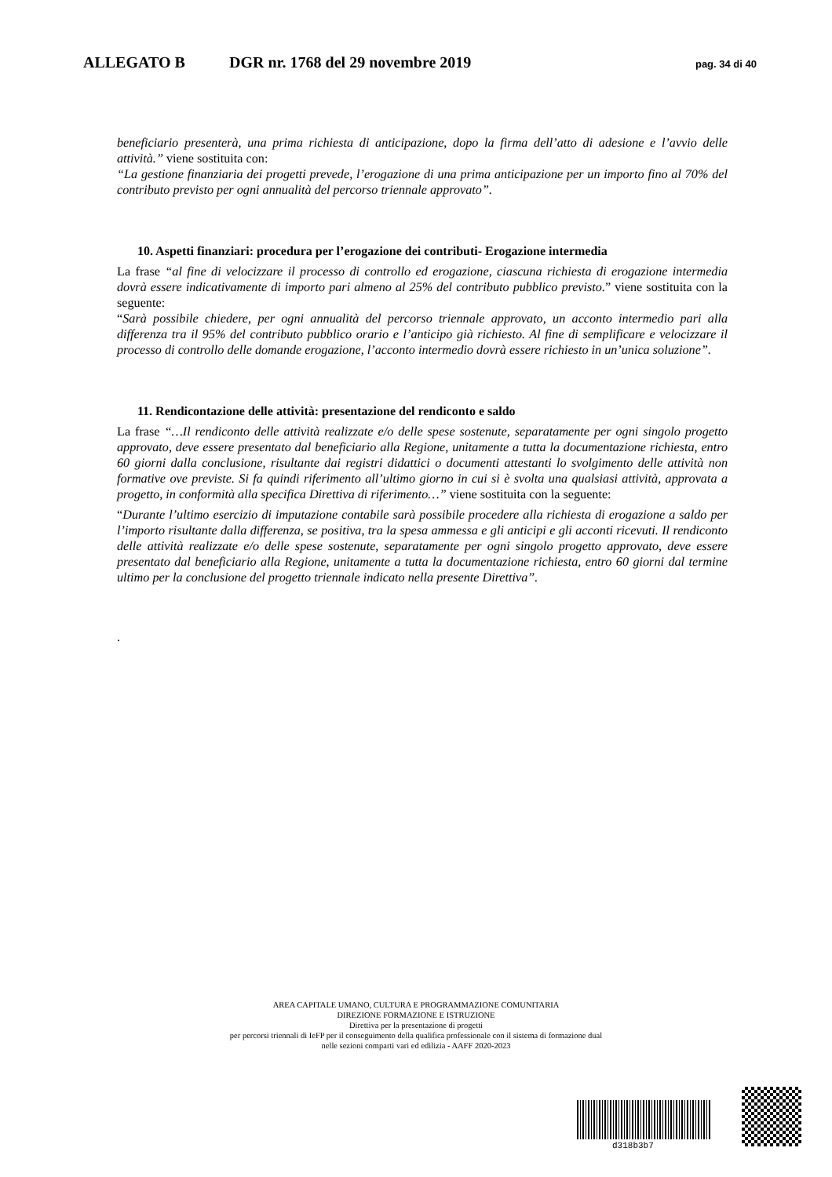ALLEGATO B DGR nr. 1768 del 29 novembre 2019 pag. 34 di 40
beneficiario presenterà, una prima richiesta di anticipazione, dopo la firma dell’atto di adesione e l’avvio delle attività.” viene sostituita con:
“La gestione finanziaria dei progetti prevede, l’erogazione di una prima anticipazione per un importo fino al 70% del contributo previsto per ogni annualità del percorso triennale approvato”.
10. Aspetti finanziari: procedura per l’erogazione dei contributi- Erogazione intermedia
La frase “al fine di velocizzare il processo di controllo ed erogazione, ciascuna richiesta di erogazione intermedia dovrà essere indicativamente di importo pari almeno al 25% del contributo pubblico previsto.” viene sostituita con la seguente:
“Sarà possibile chiedere, per ogni annualità del percorso triennale approvato, un acconto intermedio pari alla differenza tra il 95% del contributo pubblico orario e l’anticipo già richiesto. Al fine di semplificare e velocizzare il processo di controllo delle domande erogazione, l’acconto intermedio dovrà essere richiesto in un’unica soluzione”.
11. Rendicontazione delle attività: presentazione del rendiconto e saldo
La frase “…Il rendiconto delle attività realizzate e/o delle spese sostenute, separatamente per ogni singolo progetto approvato, deve essere presentato dal beneficiario alla Regione, unitamente a tutta la documentazione richiesta, entro 60 giorni dalla conclusione, risultante dai registri didattici o documenti attestanti lo svolgimento delle attività non formative ove previste. Si fa quindi riferimento all’ultimo giorno in cui si è svolta una qualsiasi attività, approvata a progetto, in conformità alla specifica Direttiva di riferimento…” viene sostituita con la seguente:
“Durante l’ultimo esercizio di imputazione contabile sarà possibile procedere alla richiesta di erogazione a saldo per l’importo risultante dalla differenza, se positiva, tra la spesa ammessa e gli anticipi e gli acconti ricevuti. Il rendiconto delle attività realizzate e/o delle spese sostenute, separatamente per ogni singolo progetto approvato, deve essere presentato dal beneficiario alla Regione, unitamente a tutta la documentazione richiesta, entro 60 giorni dal termine ultimo per la conclusione del progetto triennale indicato nella presente Direttiva”.
.
AREA CAPITALE UMANO, CULTURA E PROGRAMMAZIONE COMUNITARIA
DIREZIONE FORMAZIONE E ISTRUZIONE
Direttiva per la presentazione di progetti
per percorsi triennali di IeFP per il conseguimento della qualifica professionale con il sistema di formazione dual
nelle sezioni comparti vari ed edilizia - AAFF 2020-2023
d318b3b7